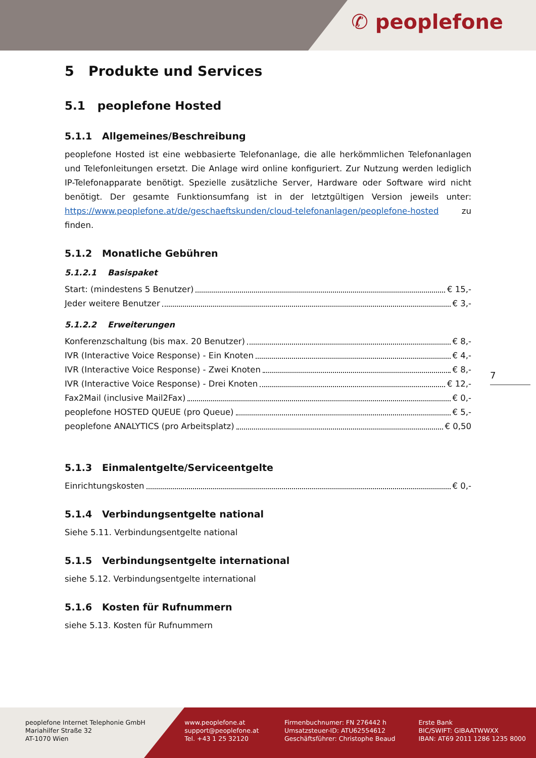✆ peoplefone
5 Produkte und Services
5.1 peoplefone Hosted
5.1.1 Allgemeines/Beschreibung
peoplefone Hosted ist eine webbasierte Telefonanlage, die alle herkömmlichen Telefonanlagen und Telefonleitungen ersetzt. Die Anlage wird online konfiguriert. Zur Nutzung werden lediglich IP-Telefonapparate benötigt. Spezielle zusätzliche Server, Hardware oder Software wird nicht benötigt. Der gesamte Funktionsumfang ist in der letztgültigen Version jeweils unter: https://www.peoplefone.at/de/geschaeftskunden/cloud-telefonanlagen/peoplefone-hosted zu finden.
5.1.2 Monatliche Gebühren
5.1.2.1 Basispaket
Start: (mindestens 5 Benutzer) € 15,-
Jeder weitere Benutzer € 3,-
5.1.2.2 Erweiterungen
Konferenzschaltung (bis max. 20 Benutzer) € 8,-
IVR (Interactive Voice Response) - Ein Knoten € 4,-
IVR (Interactive Voice Response) - Zwei Knoten € 8,-
IVR (Interactive Voice Response) - Drei Knoten € 12,-
Fax2Mail (inclusive Mail2Fax) € 0,-
peoplefone HOSTED QUEUE (pro Queue) € 5,-
peoplefone ANALYTICS (pro Arbeitsplatz) € 0,50
5.1.3 Einmalentgelte/Serviceentgelte
Einrichtungskosten € 0,-
5.1.4 Verbindungsentgelte national
Siehe 5.11. Verbindungsentgelte national
5.1.5 Verbindungsentgelte international
siehe 5.12. Verbindungsentgelte international
5.1.6 Kosten für Rufnummern
siehe 5.13. Kosten für Rufnummern
7
peoplefone Internet Telephonie GmbH
Mariahilfer Straße 32
AT-1070 Wien
www.peoplefone.at
support@peoplefone.at
Tel. +43 1 25 32120
Firmenbuchnumer: FN 276442 h
Umsatzsteuer-ID: ATU62554612
Geschäftsführer: Christophe Beaud
Erste Bank
BIC/SWIFT: GIBAATWWXX
IBAN: AT69 2011 1286 1235 8000